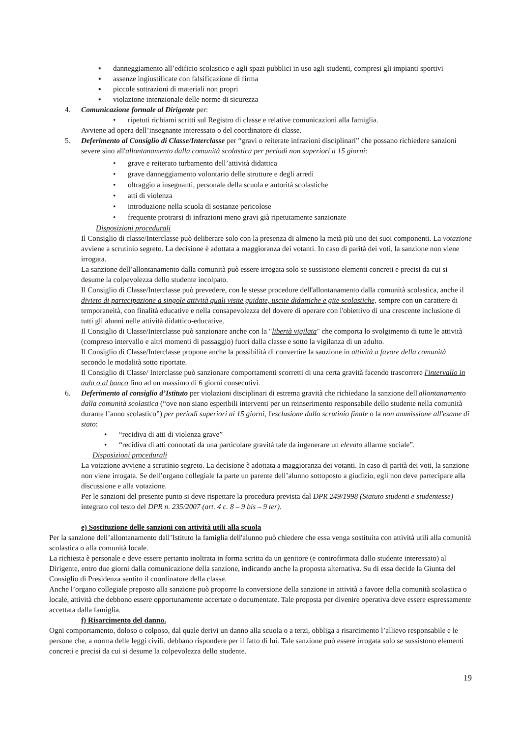▪ danneggiamento all’edificio scolastico e agli spazi pubblici in uso agli studenti, compresi gli impianti sportivi
▪ assenze ingiustificate con falsificazione di firma
▪ piccole sottrazioni di materiali non propri
▪ violazione intenzionale delle norme di sicurezza
4. Comunicazione formale al Dirigente per:
• ripetuti richiami scritti sul Registro di classe e relative comunicazioni alla famiglia.
Avviene ad opera dell’insegnante interessato o del coordinatore di classe.
5. Deferimento al Consiglio di Classe/Interclasse per “gravi o reiterate infrazioni disciplinari” che possano richiedere sanzioni severe sino all'allontanamento dalla comunità scolastica per periodi non superiori a 15 giorni:
• grave e reiterato turbamento dell’attività didattica
• grave danneggiamento volontario delle strutture e degli arredi
• oltraggio a insegnanti, personale della scuola e autorità scolastiche
• atti di violenza
• introduzione nella scuola di sostanze pericolose
• frequente protrarsi di infrazioni meno gravi già ripetutamente sanzionate
Disposizioni procedurali
Il Consiglio di classe/Interclasse può deliberare solo con la presenza di almeno la metà più uno dei suoi componenti. La votazione avviene a scrutinio segreto. La decisione è adottata a maggioranza dei votanti. In caso di parità dei voti, la sanzione non viene irrogata.
La sanzione dell’allontanamento dalla comunità può essere irrogata solo se sussistono elementi concreti e precisi da cui si desume la colpevolezza dello studente incolpato.
Il Consiglio di Classe/Interclasse può prevedere, con le stesse procedure dell'allontanamento dalla comunità scolastica, anche il divieto di partecipazione a singole attività quali visite guidate, uscite didattiche e gite scolastiche, sempre con un carattere di temporaneità, con finalità educative e nella consapevolezza del dovere di operare con l'obiettivo di una crescente inclusione di tutti gli alunni nelle attività didattico-educative.
Il Consiglio di Classe/Interclasse può sanzionare anche con la "libertà vigilata" che comporta lo svolgimento di tutte le attività (compreso intervallo e altri momenti di passaggio) fuori dalla classe e sotto la vigilanza di un adulto.
Il Consiglio di Classe/Interclasse propone anche la possibilità di convertire la sanzione in attività a favore della comunità secondo le modalità sotto riportate.
Il Consiglio di Classe/ Interclasse può sanzionare comportamenti scorretti di una certa gravità facendo trascorrere l'intervallo in aula o al banco fino ad un massimo di 6 giorni consecutivi.
6. Deferimento al consiglio d’Istituto per violazioni disciplinari di estrema gravità che richiedano la sanzione dell'allontanamento dalla comunità scolastica (“ove non siano esperibili interventi per un reinserimento responsabile dello studente nella comunità durante l’anno scolastico”) per periodi superiori ai 15 giorni, l'esclusione dallo scrutinio finale o la non ammissione all'esame di stato:
• “recidiva di atti di violenza grave”
• “recidiva di atti connotati da una particolare gravità tale da ingenerare un elevato allarme sociale”.
Disposizioni procedurali
La votazione avviene a scrutinio segreto. La decisione è adottata a maggioranza dei votanti. In caso di parità dei voti, la sanzione non viene irrogata. Se dell’organo collegiale fa parte un parente dell’alunno sottoposto a giudizio, egli non deve partecipare alla discussione e alla votazione.
Per le sanzioni del presente punto si deve rispettare la procedura prevista dal DPR 249/1998 (Statuto studenti e studentesse) integrato col testo del DPR n. 235/2007 (art. 4 c. 8 – 9 bis – 9 ter).
e) Sostituzione delle sanzioni con attività utili alla scuola
Per la sanzione dell’allontanamento dall’Istituto la famiglia dell'alunno può chiedere che essa venga sostituita con attività utili alla comunità scolastica o alla comunità locale.
La richiesta è personale e deve essere pertanto inoltrata in forma scritta da un genitore (e controfirmata dallo studente interessato) al Dirigente, entro due giorni dalla comunicazione della sanzione, indicando anche la proposta alternativa. Su di essa decide la Giunta del Consiglio di Presidenza sentito il coordinatore della classe.
Anche l’organo collegiale preposto alla sanzione può proporre la conversione della sanzione in attività a favore della comunità scolastica o locale, attività che debbono essere opportunamente accertate o documentate. Tale proposta per divenire operativa deve essere espressamente accettata dalla famiglia.
f) Risarcimento del danno.
Ogni comportamento, doloso o colposo, dal quale derivi un danno alla scuola o a terzi, obbliga a risarcimento l’allievo responsabile e le persone che, a norma delle leggi civili, debbano rispondere per il fatto di lui. Tale sanzione può essere irrogata solo se sussistono elementi concreti e precisi da cui si desume la colpevolezza dello studente.
19